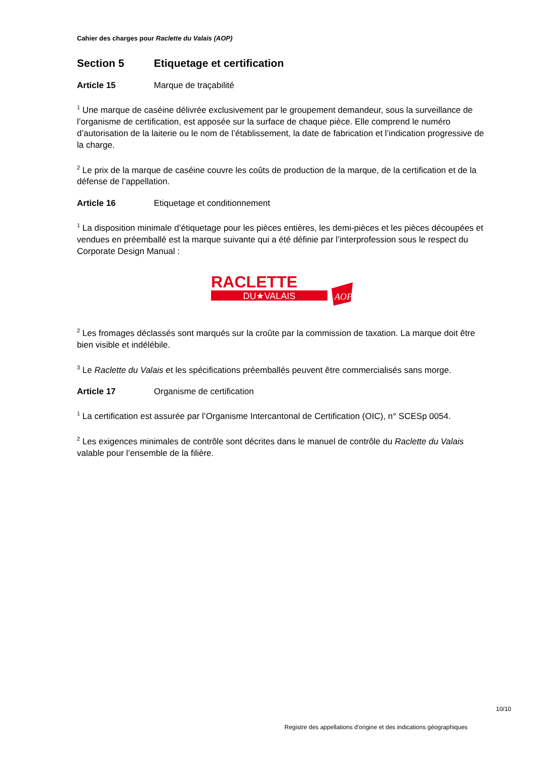Cahier des charges pour Raclette du Valais (AOP)
Section 5 Etiquetage et certification
Article 15 Marque de traçabilité
<sup>1</sup> Une marque de caséine délivrée exclusivement par le groupement demandeur, sous la surveillance de l’organisme de certification, est apposée sur la surface de chaque pièce. Elle comprend le numéro d’autorisation de la laiterie ou le nom de l’établissement, la date de fabrication et l’indication progres­sive de la charge.
<sup>2</sup> Le prix de la marque de caséine couvre les coûts de production de la marque, de la certification et de la défense de l’appellation.
Article 16 Etiquetage et conditionnement
<sup>1</sup> La disposition minimale d’étiquetage pour les pièces entières, les demi-pièces et les pièces décou­pées et vendues en préemballé est la marque suivante qui a été définie par l’interprofession sous le respect du Corporate Design Manual :
RACLETTE
DU★VALAIS
AOP
<sup>2</sup> Les fromages déclassés sont marqués sur la croûte par la commission de taxation. La marque doit être bien visible et indélébile.
<sup>3</sup> Le Raclette du Valais et les spécifications préemballés peuvent être commercialisés sans morge.
Article 17 Organisme de certification
<sup>1</sup> La certification est assurée par l’Organisme Intercantonal de Certification (OIC), n° SCESp 0054.
<sup>2</sup> Les exigences minimales de contrôle sont décrites dans le manuel de contrôle du Raclette du Valais valable pour l’ensemble de la filière.
10/10
Registre des appellations d'origine et des indications géographiques